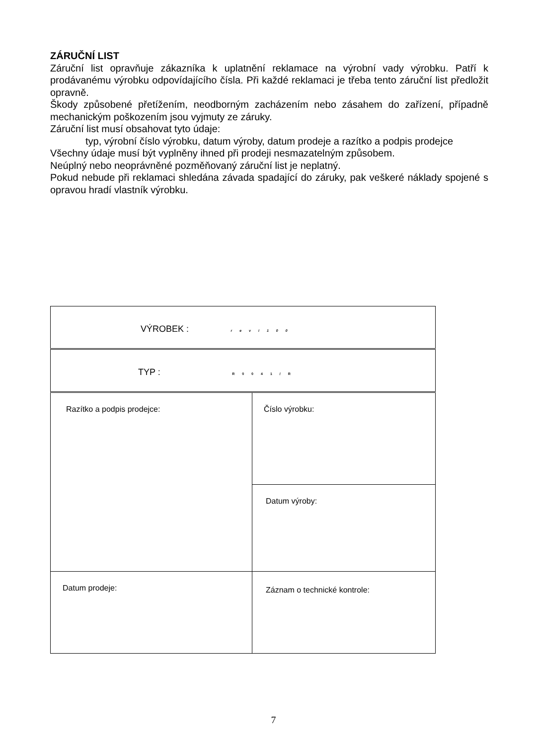ZÁRUČNÍ LIST
Záruční list opravňuje zákazníka k uplatnění reklamace na výrobní vady výrobku. Patří k prodávanému výrobku odpovídajícího čísla. Při každé reklamaci je třeba tento záruční list předložit opravně.
Škody způsobené přetížením, neodborným zacházením nebo zásahem do zařízení, případně mechanickým poškozením jsou vyjmuty ze záruky.
Záruční list musí obsahovat tyto údaje:
typ, výrobní číslo výrobku, datum výroby, datum prodeje a razítko a podpis prodejce
Všechny údaje musí být vyplněny ihned při prodeji nesmazatelným způsobem.
Neúplný nebo neoprávněné pozměňovaný záruční list je neplatný.
Pokud nebude při reklamaci shledána závada spadající do záruky, pak veškeré náklady spojené s opravou hradí vlastník výrobku.
| VÝROBEK : revi100 | |
| TYP : R0041/R | |
| Razítko a podpis prodejce: | Číslo výrobku: |
| | Datum výroby: |
| Datum prodeje: | Záznam o technické kontrole: |
7